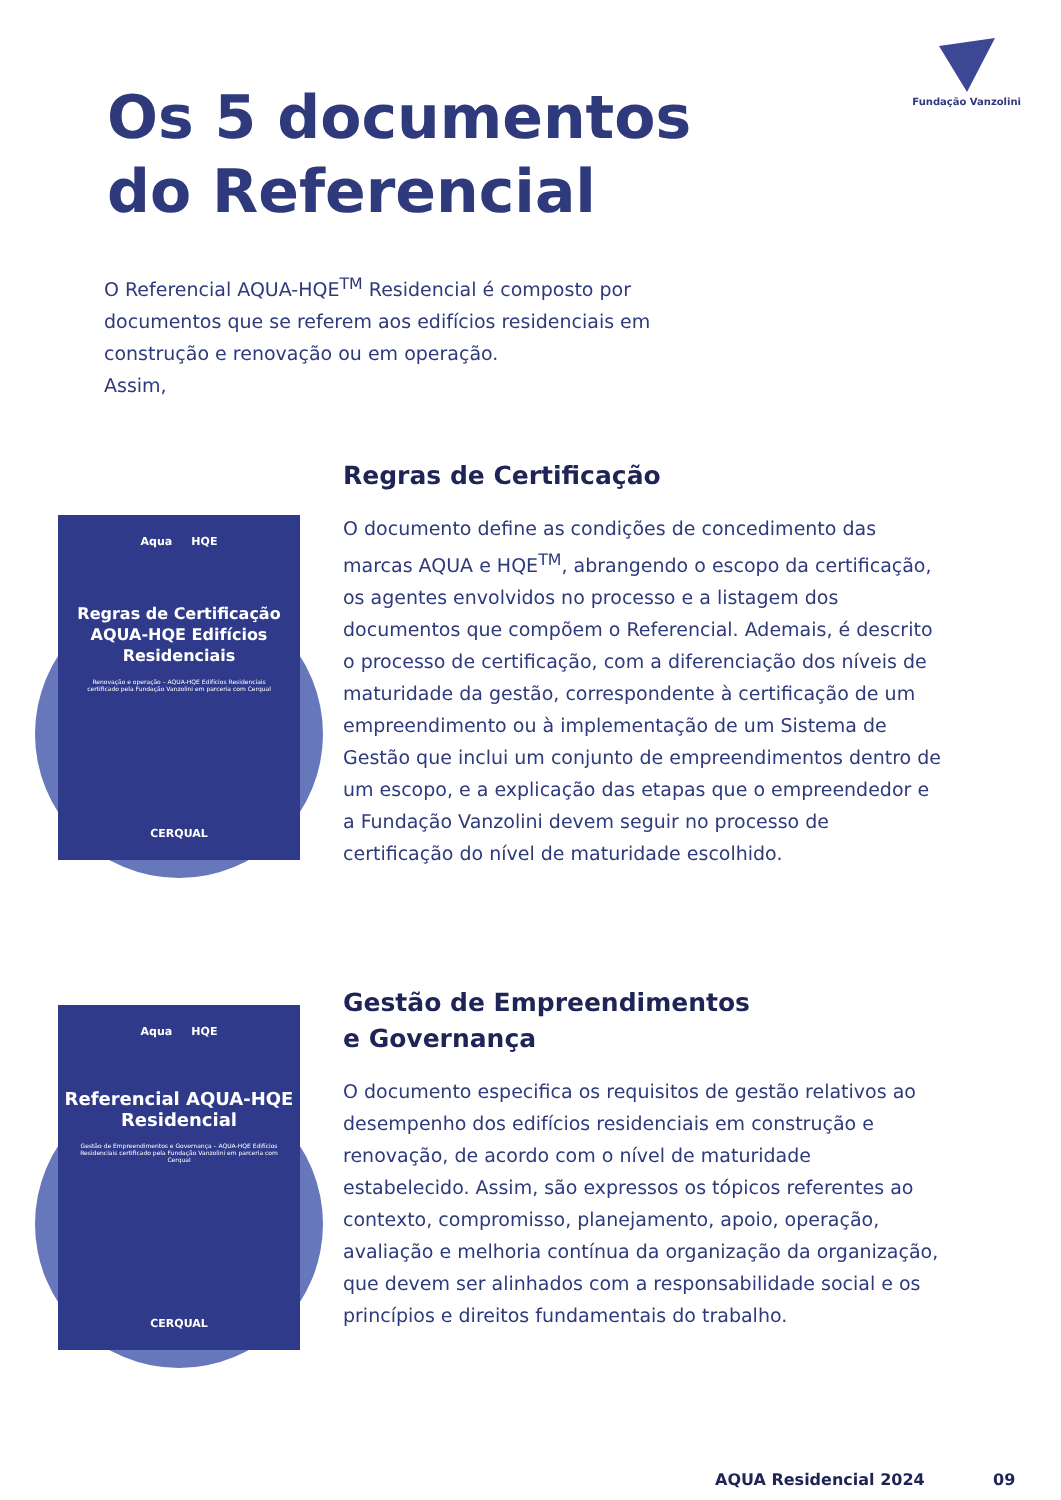Fundação Vanzolini
Os 5 documentos
do Referencial
O Referencial AQUA-HQE<sup>TM</sup> Residencial é composto por documentos que se referem aos edifícios residenciais em construção e renovação ou em operação.
Assim,
Aqua HQE
Regras de Certificação AQUA-HQE Edifícios Residenciais
Renovação e operação – AQUA-HQE Edifícios Residenciais certificado pela Fundação Vanzolini em parceria com Cerqual
CERQUAL
Regras de Certificação
O documento define as condições de concedimento das marcas AQUA e HQE<sup>TM</sup>, abrangendo o escopo da certificação, os agentes envolvidos no processo e a listagem dos documentos que compõem o Referencial. Ademais, é descrito o processo de certificação, com a diferenciação dos níveis de maturidade da gestão, correspondente à certificação de um empreendimento ou à implementação de um Sistema de Gestão que inclui um conjunto de empreendimentos dentro de um escopo, e a explicação das etapas que o empreendedor e a Fundação Vanzolini devem seguir no processo de certificação do nível de maturidade escolhido.
Aqua HQE
Referencial AQUA-HQE Residencial
Gestão de Empreendimentos e Governança – AQUA-HQE Edifícios Residenciais certificado pela Fundação Vanzolini em parceria com Cerqual
CERQUAL
Gestão de Empreendimentos
e Governança
O documento especifica os requisitos de gestão relativos ao desempenho dos edifícios residenciais em construção e renovação, de acordo com o nível de maturidade estabelecido. Assim, são expressos os tópicos referentes ao contexto, compromisso, planejamento, apoio, operação, avaliação e melhoria contínua da organização da organização, que devem ser alinhados com a responsabilidade social e os princípios e direitos fundamentais do trabalho.
AQUA Residencial 2024 09